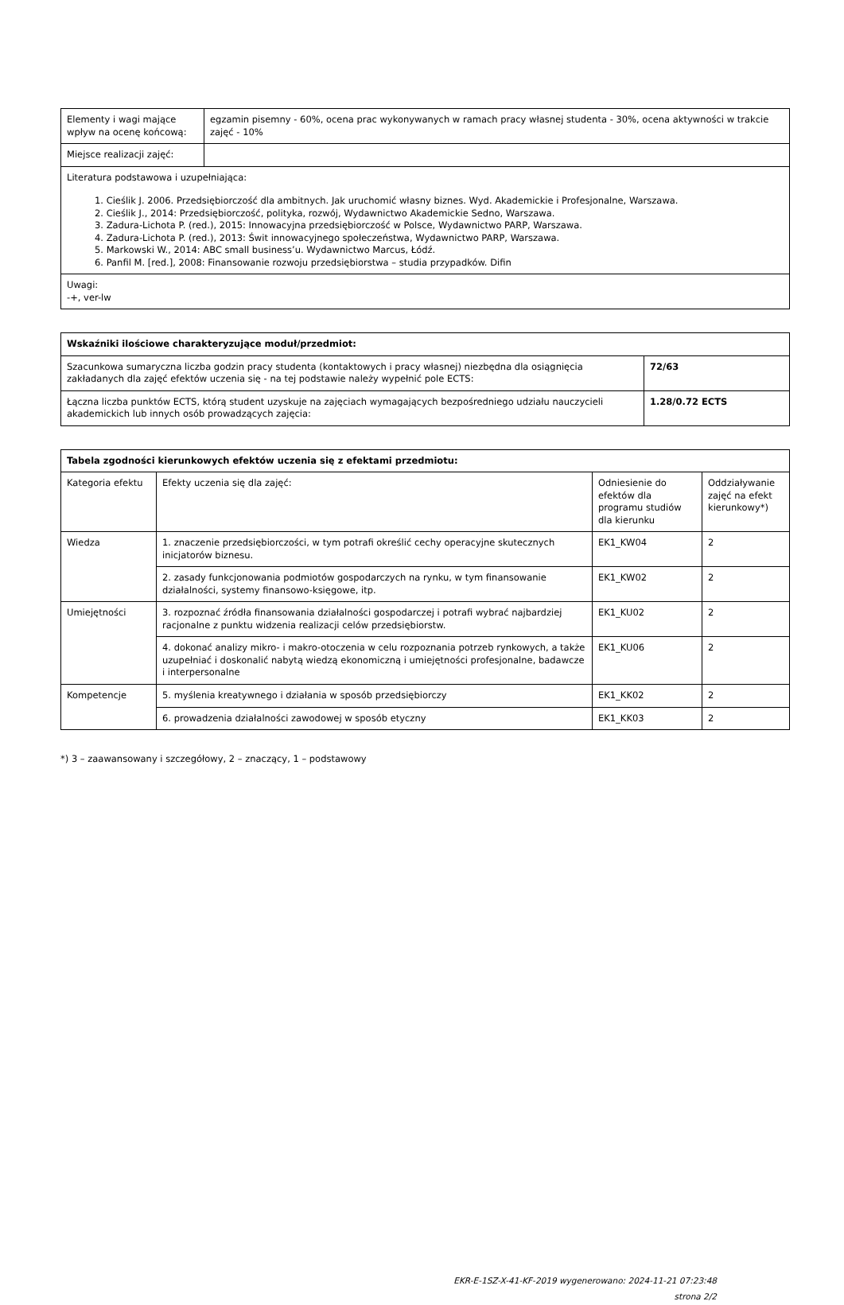| Elementy i wagi mające wpływ na ocenę końcową: | egzamin pisemny - 60%, ocena prac wykonywanych w ramach pracy własnej studenta - 30%, ocena aktywności w trakcie zajęć - 10% |
| Miejsce realizacji zajęć: | |
| Literatura podstawowa i uzupełniająca: 1. Cieślik J. 2006. Przedsiębiorczość dla ambitnych. Jak uruchomić własny biznes. Wyd. Akademickie i Profesjonalne, Warszawa. 2. Cieślik J., 2014: Przedsiębiorczość, polityka, rozwój, Wydawnictwo Akademickie Sedno, Warszawa. 3. Zadura-Lichota P. (red.), 2015: Innowacyjna przedsiębiorczość w Polsce, Wydawnictwo PARP, Warszawa. 4. Zadura-Lichota P. (red.), 2013: Świt innowacyjnego społeczeństwa, Wydawnictwo PARP, Warszawa. 5. Markowski W., 2014: ABC small business’u. Wydawnictwo Marcus, Łódź. 6. Panfil M. [red.], 2008: Finansowanie rozwoju przedsiębiorstwa – studia przypadków. Difin | |
| Uwagi: -+, ver-lw | |
| Wskaźniki ilościowe charakteryzujące moduł/przedmiot: | |
| --- | --- |
| Szacunkowa sumaryczna liczba godzin pracy studenta (kontaktowych i pracy własnej) niezbędna dla osiągnięcia zakładanych dla zajęć efektów uczenia się - na tej podstawie należy wypełnić pole ECTS: | 72/63 |
| Łączna liczba punktów ECTS, którą student uzyskuje na zajęciach wymagających bezpośredniego udziału nauczycieli akademickich lub innych osób prowadzących zajęcia: | 1.28/0.72 ECTS |
| Tabela zgodności kierunkowych efektów uczenia się z efektami przedmiotu: | | | |
| --- | --- | --- | --- |
| Kategoria efektu | Efekty uczenia się dla zajęć: | Odniesienie do efektów dla programu studiów dla kierunku | Oddziaływanie zajęć na efekt kierunkowy*) |
| Wiedza | 1. znaczenie przedsiębiorczości, w tym potrafi określić cechy operacyjne skutecznych inicjatorów biznesu. | EK1_KW04 | 2 |
| | 2. zasady funkcjonowania podmiotów gospodarczych na rynku, w tym finansowanie działalności, systemy finansowo-księgowe, itp. | EK1_KW02 | 2 |
| Umiejętności | 3. rozpoznać źródła finansowania działalności gospodarczej i potrafi wybrać najbardziej racjonalne z punktu widzenia realizacji celów przedsiębiorstw. | EK1_KU02 | 2 |
| | 4. dokonać analizy mikro- i makro-otoczenia w celu rozpoznania potrzeb rynkowych, a także uzupełniać i doskonalić nabytą wiedzą ekonomiczną i umiejętności profesjonalne, badawcze i interpersonalne | EK1_KU06 | 2 |
| Kompetencje | 5. myślenia kreatywnego i działania w sposób przedsiębiorczy | EK1_KK02 | 2 |
| | 6. prowadzenia działalności zawodowej w sposób etyczny | EK1_KK03 | 2 |
*) 3 – zaawansowany i szczegółowy, 2 – znaczący, 1 – podstawowy
EKR-E-1SZ-X-41-KF-2019 wygenerowano: 2024-11-21 07:23:48
strona 2/2